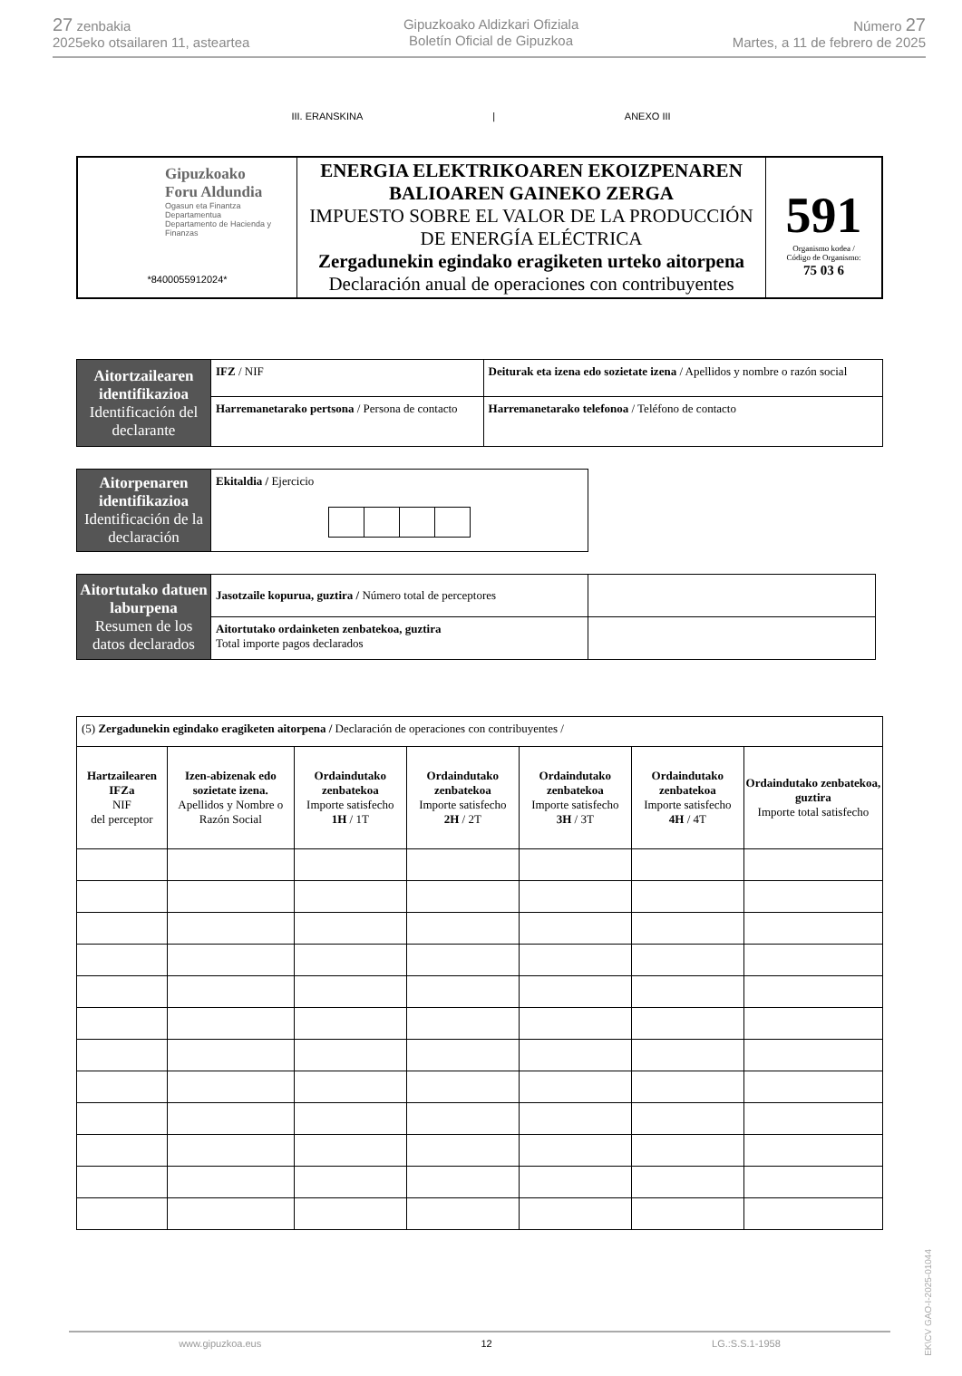27 zenbakia
2025eko otsailaren 11, asteartea
Gipuzkoako Aldizkari Ofiziala
Boletín Oficial de Gipuzkoa
Número 27
Martes, a 11 de febrero de 2025
III. ERANSKINA | ANEXO III
| Gipuzkoako Foru Aldundia Ogasun eta Finantza Departamentua Departamento de Hacienda y Finanzas *8400055912024* | ENERGIA ELEKTRIKOAREN EKOIZPENAREN BALIOAREN GAINEKO ZERGA IMPUESTO SOBRE EL VALOR DE LA PRODUCCIÓN DE ENERGÍA ELÉCTRICA Zergadunekin egindako eragiketen urteko aitorpena Declaración anual de operaciones con contribuyentes | 591 Organismo kodea / Código de Organismo: 75 03 6 |
| Aitortzailearen identifikazioa Identificación del declarante | IFZ / NIF | Deiturak eta izena edo sozietate izena / Apellidos y nombre o razón social | |
| | Harremanetarako pertsona / Persona de contacto | | Harremanetarako telefonoa / Teléfono de contacto |
| Aitorpenaren identifikazioa Identificación de la declaración | Ekitaldia / Ejercicio |
| Aitortutako datuen laburpena Resumen de los datos declarados | Jasotzaile kopurua, guztira / Número total de perceptores | |
| | Aitortutako ordainketen zenbatekoa, guztira Total importe pagos declarados | |
| (5) Zergadunekin egindako eragiketen aitorpena / Declaración de operaciones con contribuyentes / | | | | | | |
| Hartzailearen IFZa NIF del perceptor | Izen-abizenak edo sozietate izena. Apellidos y Nombre o Razón Social | Ordaindutako zenbatekoa Importe satisfecho 1H / 1T | Ordaindutako zenbatekoa Importe satisfecho 2H / 2T | Ordaindutako zenbatekoa Importe satisfecho 3H / 3T | Ordaindutako zenbatekoa Importe satisfecho 4H / 4T | Ordaindutako zenbatekoa, guztira Importe total satisfecho |
EK\CV GAO-I-2025-01044
www.gipuzkoa.eus 12 LG.:S.S.1-1958